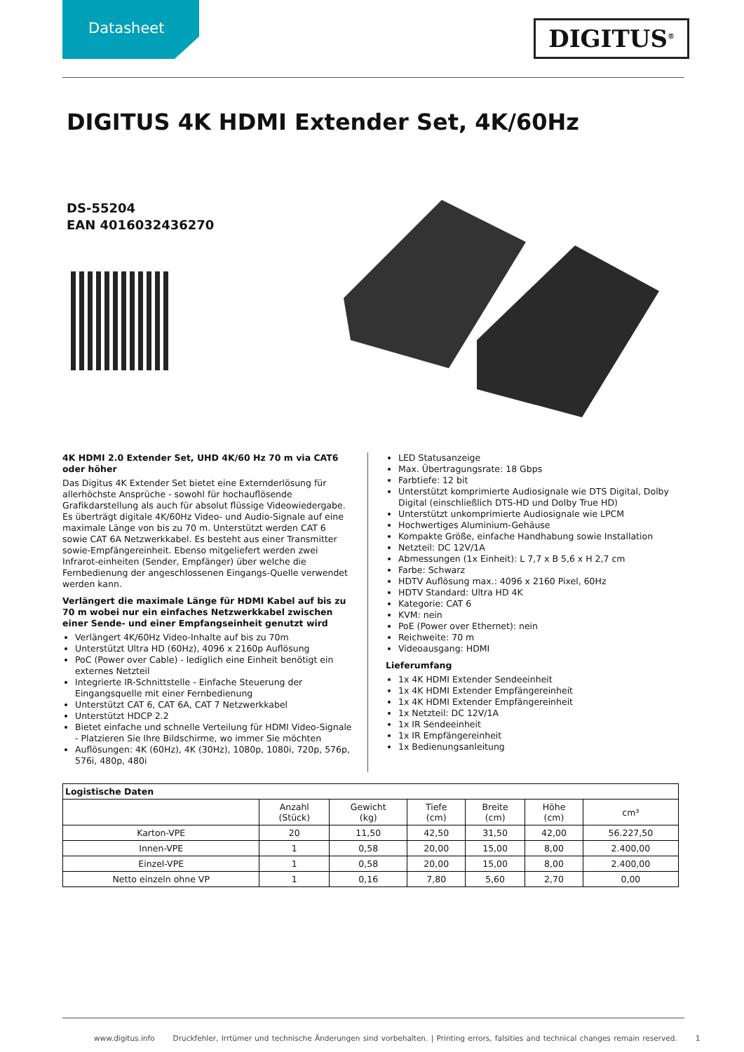Datasheet
DIGITUS<sup>®</sup>
DIGITUS 4K HDMI Extender Set, 4K/60Hz
DS-55204
EAN 4016032436270
4K HDMI 2.0 Extender Set, UHD 4K/60 Hz 70 m via CAT6 oder höher
Das Digitus 4K Extender Set bietet eine Externderlösung für allerhöchste Ansprüche - sowohl für hochauflösende Grafikdarstellung als auch für absolut flüssige Videowiedergabe. Es überträgt digitale 4K/60Hz Video- und Audio-Signale auf eine maximale Länge von bis zu 70 m. Unterstützt werden CAT 6 sowie CAT 6A Netzwerkkabel. Es besteht aus einer Transmitter sowie-Empfängereinheit. Ebenso mitgeliefert werden zwei Infrarot-einheiten (Sender, Empfänger) über welche die Fernbedienung der angeschlossenen Eingangs-Quelle verwendet werden kann.
Verlängert die maximale Länge für HDMI Kabel auf bis zu 70 m wobei nur ein einfaches Netzwerkkabel zwischen einer Sende- und einer Empfangseinheit genutzt wird
Verlängert 4K/60Hz Video-Inhalte auf bis zu 70m
Unterstützt Ultra HD (60Hz), 4096 x 2160p Auflösung
PoC (Power over Cable) - lediglich eine Einheit benötigt ein externes Netzteil
Integrierte IR-Schnittstelle - Einfache Steuerung der Eingangsquelle mit einer Fernbedienung
Unterstützt CAT 6, CAT 6A, CAT 7 Netzwerkkabel
Unterstützt HDCP 2.2
Bietet einfache und schnelle Verteilung für HDMI Video-Signale - Platzieren Sie Ihre Bildschirme, wo immer Sie möchten
Auflösungen: 4K (60Hz), 4K (30Hz), 1080p, 1080i, 720p, 576p, 576i, 480p, 480i
LED Statusanzeige
Max. Übertragungsrate: 18 Gbps
Farbtiefe: 12 bit
Unterstützt komprimierte Audiosignale wie DTS Digital, Dolby Digital (einschließlich DTS-HD und Dolby True HD)
Unterstützt unkomprimierte Audiosignale wie LPCM
Hochwertiges Aluminium-Gehäuse
Kompakte Größe, einfache Handhabung sowie Installation
Netzteil: DC 12V/1A
Abmessungen (1x Einheit): L 7,7 x B 5,6 x H 2,7 cm
Farbe: Schwarz
HDTV Auflösung max.: 4096 x 2160 Pixel, 60Hz
HDTV Standard: Ultra HD 4K
Kategorie: CAT 6
KVM: nein
PoE (Power over Ethernet): nein
Reichweite: 70 m
Videoausgang: HDMI
Lieferumfang
1x 4K HDMI Extender Sendeeinheit
1x 4K HDMI Extender Empfängereinheit
1x 4K HDMI Extender Empfängereinheit
1x Netzteil: DC 12V/1A
1x IR Sendeeinheit
1x IR Empfängereinheit
1x Bedienungsanleitung
| Logistische Daten | | | | | | |
| --- | --- | --- | --- | --- | --- | --- |
| | Anzahl (Stück) | Gewicht (kg) | Tiefe (cm) | Breite (cm) | Höhe (cm) | cm³ |
| Karton-VPE | 20 | 11,50 | 42,50 | 31,50 | 42,00 | 56.227,50 |
| Innen-VPE | 1 | 0,58 | 20,00 | 15,00 | 8,00 | 2.400,00 |
| Einzel-VPE | 1 | 0,58 | 20,00 | 15,00 | 8,00 | 2.400,00 |
| Netto einzeln ohne VP | 1 | 0,16 | 7,80 | 5,60 | 2,70 | 0,00 |
www.digitus.info Druckfehler, Irrtümer und technische Änderungen sind vorbehalten. | Printing errors, falsities and technical changes remain reserved. 1